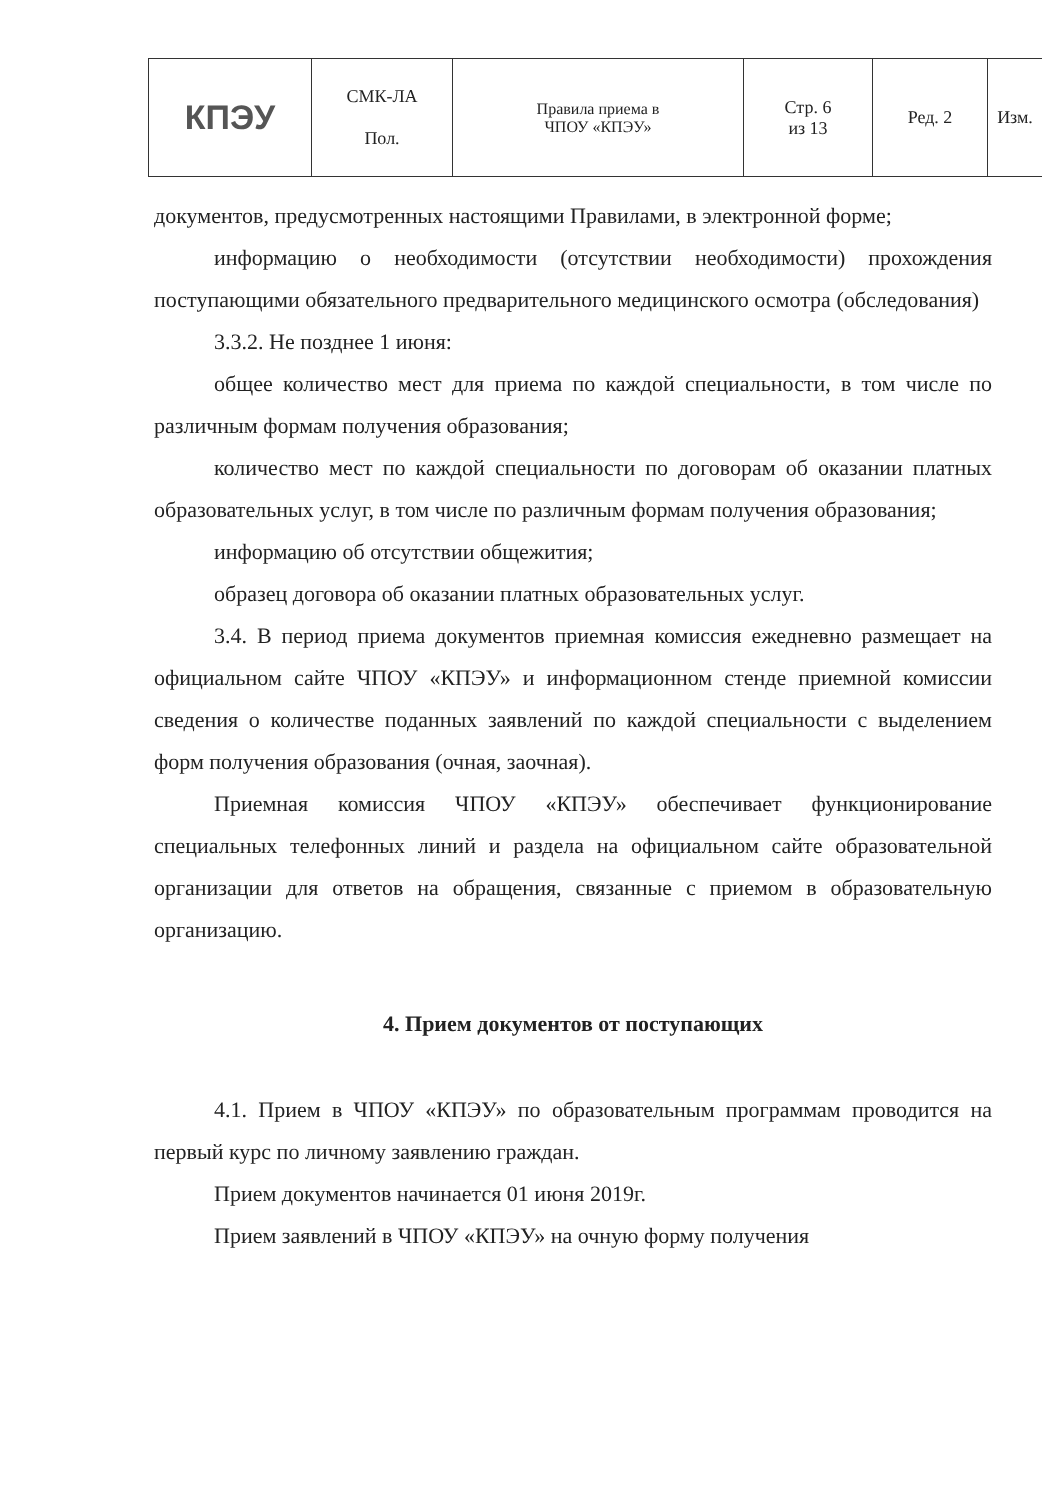| КПЭУ | СМК-ЛА Пол. | Правила приема в ЧПОУ «КПЭУ» | Стр. 6 из 13 | Ред. 2 | Изм. |
документов, предусмотренных настоящими Правилами, в электронной форме;
информацию о необходимости (отсутствии необходимости) прохождения поступающими обязательного предварительного медицинского осмотра (обследования)
3.3.2. Не позднее 1 июня:
общее количество мест для приема по каждой специальности, в том числе по различным формам получения образования;
количество мест по каждой специальности по договорам об оказании платных образовательных услуг, в том числе по различным формам получения образования;
информацию об отсутствии общежития;
образец договора об оказании платных образовательных услуг.
3.4. В период приема документов приемная комиссия ежедневно размещает на официальном сайте ЧПОУ «КПЭУ» и информационном стенде приемной комиссии сведения о количестве поданных заявлений по каждой специальности с выделением форм получения образования (очная, заочная).
Приемная комиссия ЧПОУ «КПЭУ» обеспечивает функционирование специальных телефонных линий и раздела на официальном сайте образовательной организации для ответов на обращения, связанные с приемом в образовательную организацию.
4. Прием документов от поступающих
4.1. Прием в ЧПОУ «КПЭУ» по образовательным программам проводится на первый курс по личному заявлению граждан.
Прием документов начинается 01 июня 2019г.
Прием заявлений в ЧПОУ «КПЭУ» на очную форму получения